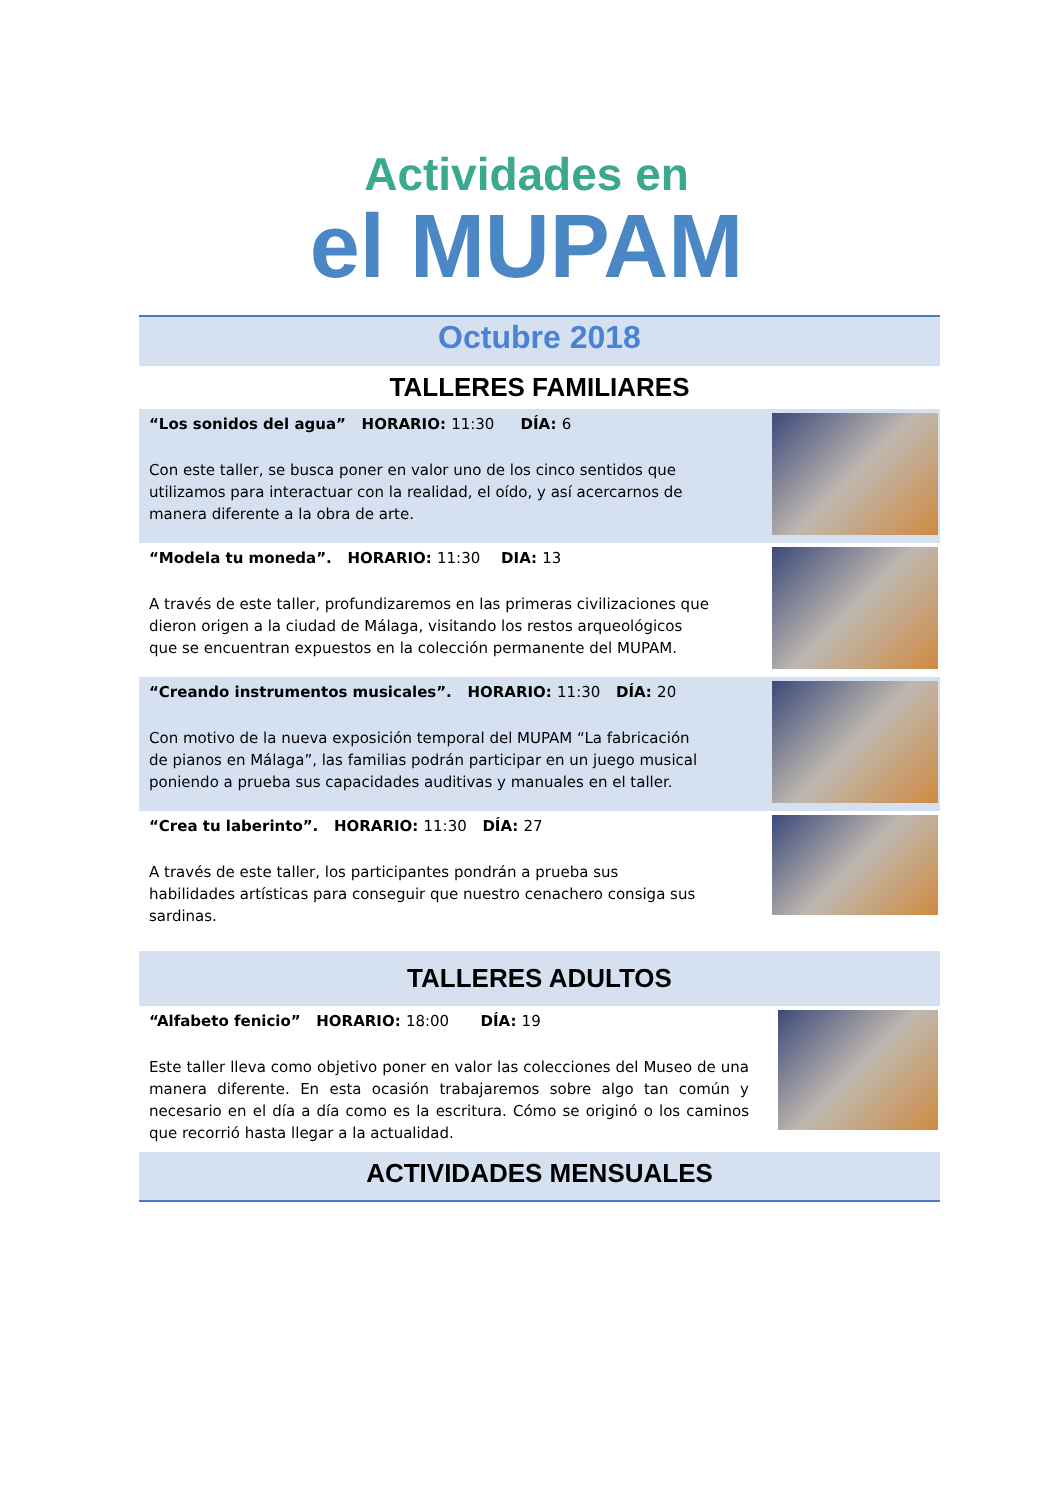Actividades en
el MUPAM
Octubre 2018
TALLERES FAMILIARES
“Los sonidos del agua” HORARIO: 11:30 DÍA: 6
Con este taller, se busca poner en valor uno de los cinco sentidos que utilizamos para interactuar con la realidad, el oído, y así acercarnos de manera diferente a la obra de arte.
“Modela tu moneda”. HORARIO: 11:30 DIA: 13
A través de este taller, profundizaremos en las primeras civilizaciones que dieron origen a la ciudad de Málaga, visitando los restos arqueológicos que se encuentran expuestos en la colección permanente del MUPAM.
“Creando instrumentos musicales”. HORARIO: 11:30 DÍA: 20
Con motivo de la nueva exposición temporal del MUPAM “La fabricación de pianos en Málaga”, las familias podrán participar en un juego musical poniendo a prueba sus capacidades auditivas y manuales en el taller.
“Crea tu laberinto”. HORARIO: 11:30 DÍA: 27
A través de este taller, los participantes pondrán a prueba sus habilidades artísticas para conseguir que nuestro cenachero consiga sus sardinas.
TALLERES ADULTOS
“Alfabeto fenicio” HORARIO: 18:00 DÍA: 19
Este taller lleva como objetivo poner en valor las colecciones del Museo de una manera diferente. En esta ocasión trabajaremos sobre algo tan común y necesario en el día a día como es la escritura. Cómo se originó o los caminos que recorrió hasta llegar a la actualidad.
ACTIVIDADES MENSUALES